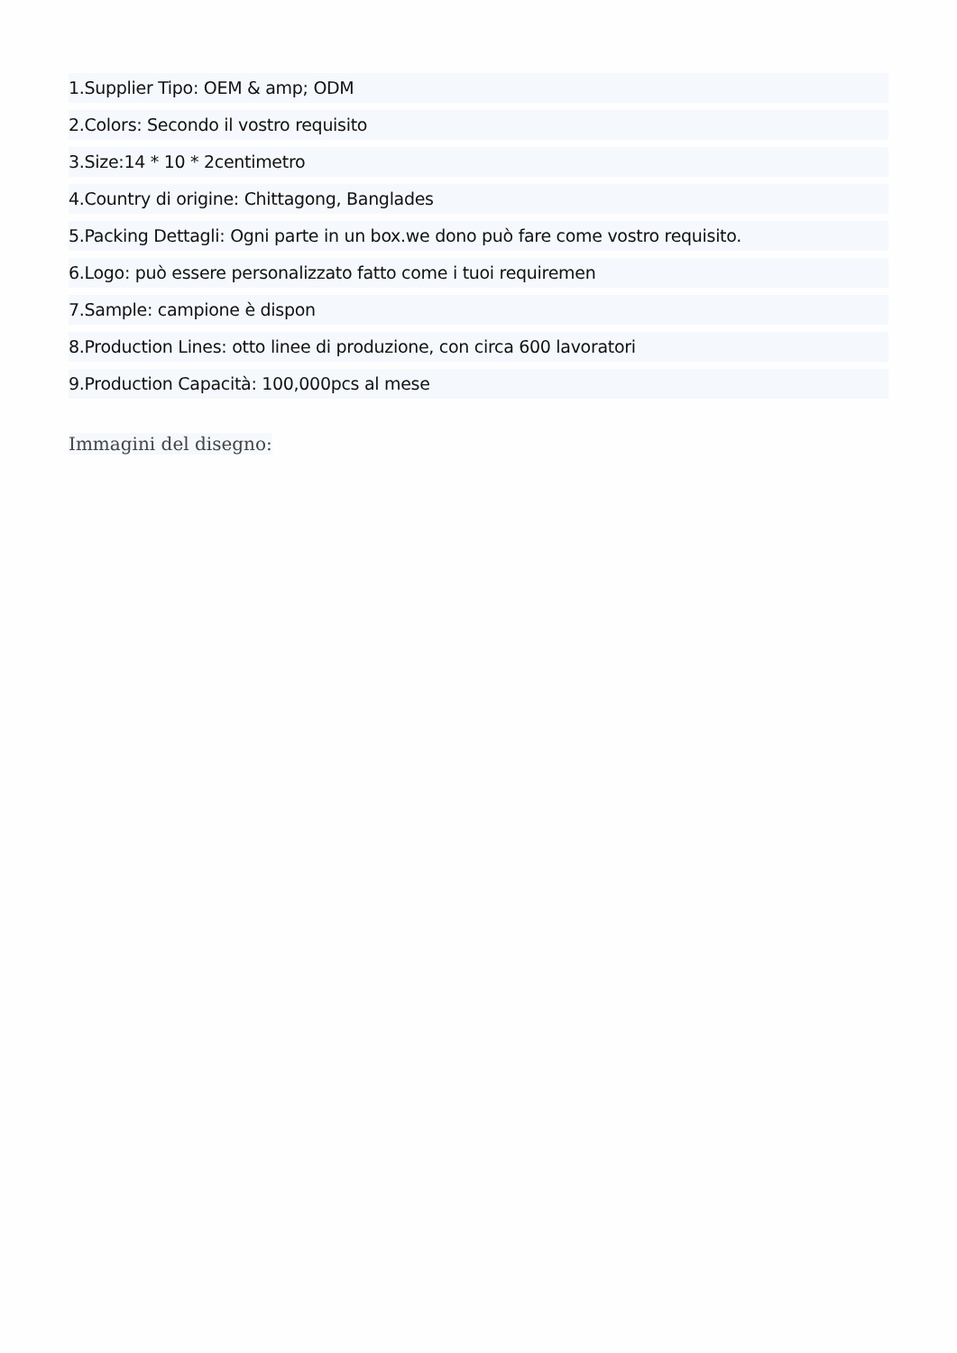1.Supplier Tipo: OEM & amp; ODM
2.Colors: Secondo il vostro requisito
3.Size:14 * 10 * 2centimetro
4.Country di origine: Chittagong, Banglades
5.Packing Dettagli: Ogni parte in un box.we dono può fare come vostro requisito.
6.Logo: può essere personalizzato fatto come i tuoi requiremen
7.Sample: campione è dispon
8.Production Lines: otto linee di produzione, con circa 600 lavoratori
9.Production Capacità: 100,000pcs al mese
Immagini del disegno: